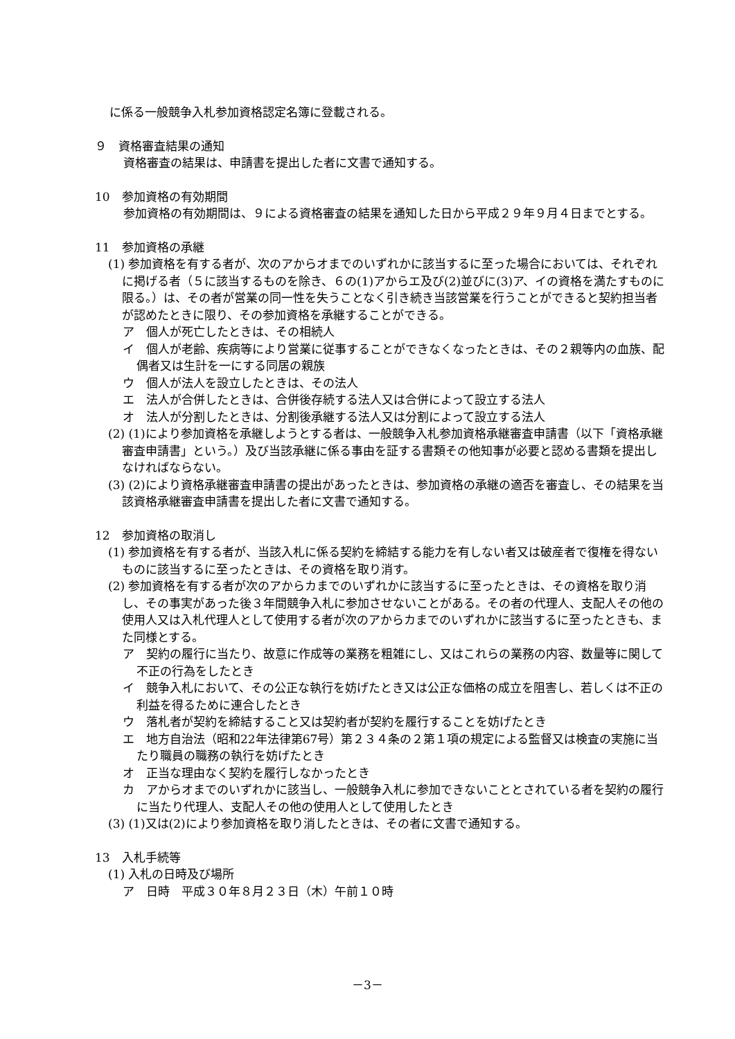に係る一般競争入札参加資格認定名簿に登載される。
９　資格審査結果の通知
資格審査の結果は、申請書を提出した者に文書で通知する。
10　参加資格の有効期間
参加資格の有効期間は、９による資格審査の結果を通知した日から平成２９年９月４日までとする。
11　参加資格の承継
(1) 参加資格を有する者が、次のアからオまでのいずれかに該当するに至った場合においては、それぞれに掲げる者（５に該当するものを除き、６の(1)アからエ及び(2)並びに(3)ア、イの資格を満たすものに限る。）は、その者が営業の同一性を失うことなく引き続き当該営業を行うことができると契約担当者が認めたときに限り、その参加資格を承継することができる。
ア　個人が死亡したときは、その相続人
イ　個人が老齢、疾病等により営業に従事することができなくなったときは、その２親等内の血族、配偶者又は生計を一にする同居の親族
ウ　個人が法人を設立したときは、その法人
エ　法人が合併したときは、合併後存続する法人又は合併によって設立する法人
オ　法人が分割したときは、分割後承継する法人又は分割によって設立する法人
(2) (1)により参加資格を承継しようとする者は、一般競争入札参加資格承継審査申請書（以下「資格承継審査申請書」という。）及び当該承継に係る事由を証する書類その他知事が必要と認める書類を提出しなければならない。
(3) (2)により資格承継審査申請書の提出があったときは、参加資格の承継の適否を審査し、その結果を当該資格承継審査申請書を提出した者に文書で通知する。
12　参加資格の取消し
(1) 参加資格を有する者が、当該入札に係る契約を締結する能力を有しない者又は破産者で復権を得ないものに該当するに至ったときは、その資格を取り消す。
(2) 参加資格を有する者が次のアからカまでのいずれかに該当するに至ったときは、その資格を取り消し、その事実があった後３年間競争入札に参加させないことがある。その者の代理人、支配人その他の使用人又は入札代理人として使用する者が次のアからカまでのいずれかに該当するに至ったときも、また同様とする。
ア　契約の履行に当たり、故意に作成等の業務を粗雑にし、又はこれらの業務の内容、数量等に関して不正の行為をしたとき
イ　競争入札において、その公正な執行を妨げたとき又は公正な価格の成立を阻害し、若しくは不正の利益を得るために連合したとき
ウ　落札者が契約を締結すること又は契約者が契約を履行することを妨げたとき
エ　地方自治法（昭和22年法律第67号）第２３４条の２第１項の規定による監督又は検査の実施に当たり職員の職務の執行を妨げたとき
オ　正当な理由なく契約を履行しなかったとき
カ　アからオまでのいずれかに該当し、一般競争入札に参加できないこととされている者を契約の履行に当たり代理人、支配人その他の使用人として使用したとき
(3) (1)又は(2)により参加資格を取り消したときは、その者に文書で通知する。
13　入札手続等
(1) 入札の日時及び場所
ア　日時　平成３０年８月２３日（木）午前１０時
－3－